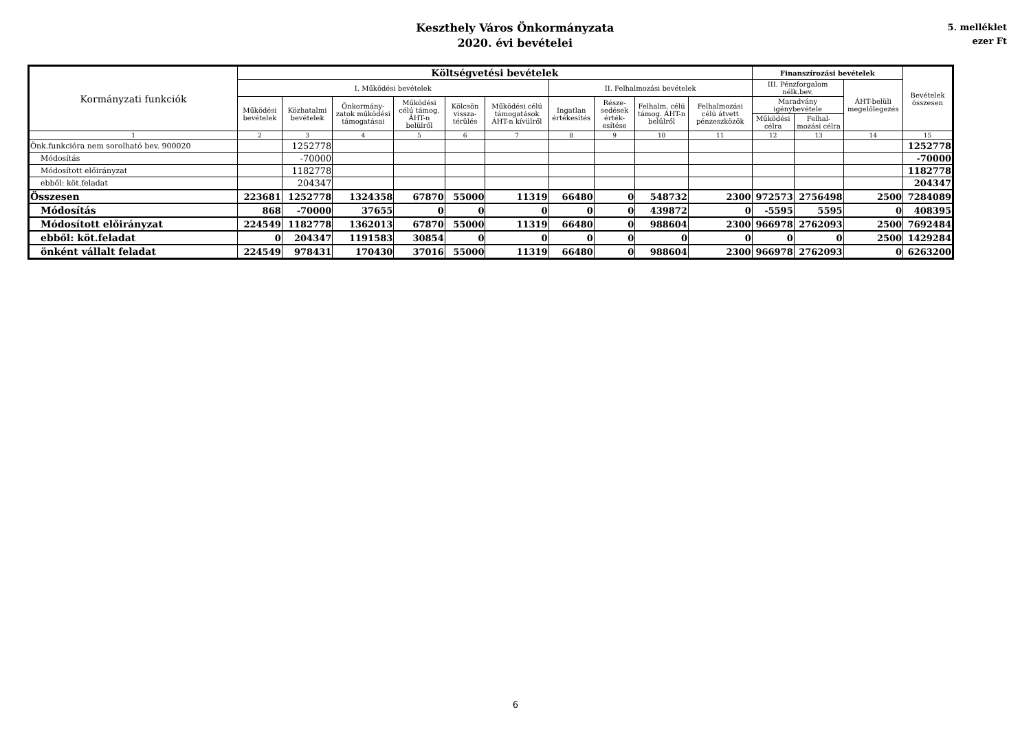Keszthely Város Önkormányzata
2020. évi bevételei
5. melléklet
ezer Ft
| Kormányzati funkciók | Költségvetési bevételek | | | | | | | | | | Finanszírozási bevételek | | | Bevételek összesen |
| --- | --- | --- | --- | --- | --- | --- | --- | --- | --- | --- | --- | --- | --- | --- |
| | I. Működési bevételek | | | | | | II. Felhalmozási bevételek | | | | III. Pénzforgalom nélk.bev. | | ÁHT-belüli megelőlegezés | |
| | Működési bevételek | Közhatalmi bevételek | Önkormány-zatok működési támogatásai | Működési célú támog. ÁHT-n belülről | Kölcsön vissza-térülés | Működési célú támogatások ÁHT-n kívülről | Ingatlan értékesítés | Része-sedések érték-esítése | Felhalm. célú támog. ÁHT-n belülről | Felhalmozási célú átvett pénzeszközök | Maradvány igénybevétele | | | |
| | | | | | | | | | | | Működési célra | Felhal-mozási célra | | |
| 1 | 2 | 3 | 4 | 5 | 6 | 7 | 8 | 9 | 10 | 11 | 12 | 13 | 14 | 15 |
| Önk.funkcióra nem sorolható bev. 900020 | | 1252778 | | | | | | | | | | | | 1252778 |
| Módosítás | | -70000 | | | | | | | | | | | | -70000 |
| Módosított előirányzat | | 1182778 | | | | | | | | | | | | 1182778 |
| ebből: köt.feladat | | 204347 | | | | | | | | | | | | 204347 |
| Összesen | 223681 | 1252778 | 1324358 | 67870 | 55000 | 11319 | 66480 | 0 | 548732 | 2300 | 972573 | 2756498 | 2500 | 7284089 |
| Módosítás | 868 | -70000 | 37655 | 0 | 0 | 0 | 0 | 0 | 439872 | 0 | -5595 | 5595 | 0 | 408395 |
| Módosított előirányzat | 224549 | 1182778 | 1362013 | 67870 | 55000 | 11319 | 66480 | 0 | 988604 | 2300 | 966978 | 2762093 | 2500 | 7692484 |
| ebből: köt.feladat | 0 | 204347 | 1191583 | 30854 | 0 | 0 | 0 | 0 | 0 | 0 | 0 | 0 | 2500 | 1429284 |
| önként vállalt feladat | 224549 | 978431 | 170430 | 37016 | 55000 | 11319 | 66480 | 0 | 988604 | 2300 | 966978 | 2762093 | 0 | 6263200 |
6